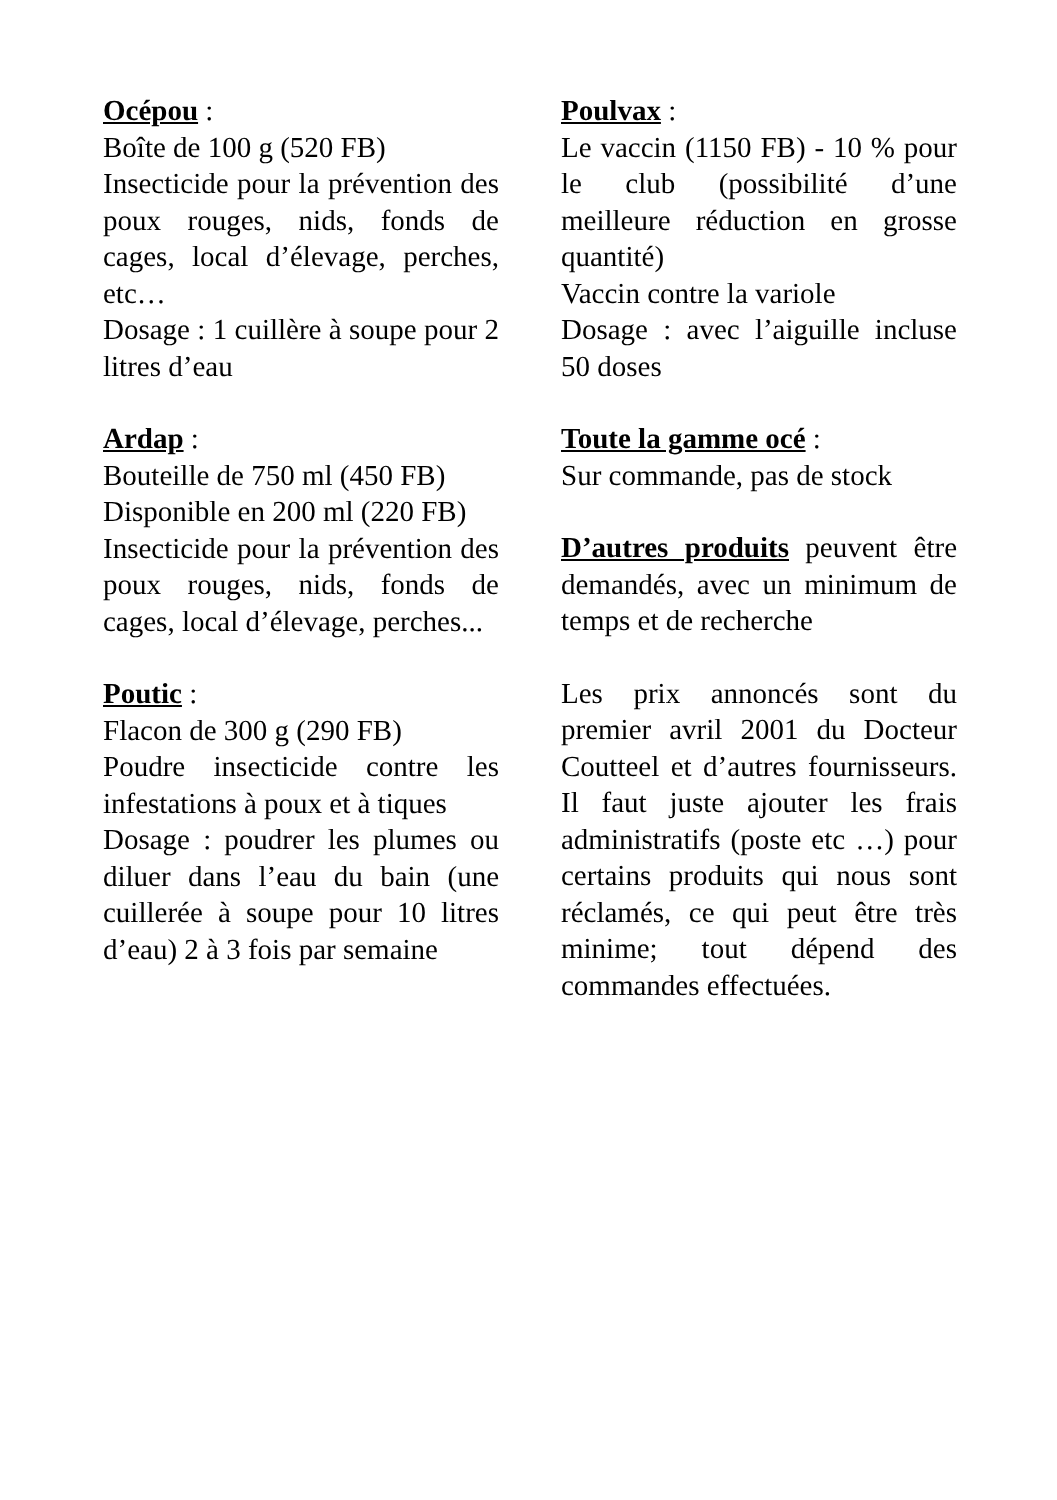Océpou :
Boîte de 100 g (520 FB)
Insecticide pour la prévention des poux rouges, nids, fonds de cages, local d’élevage, perches, etc…
Dosage : 1 cuillère à soupe pour 2 litres d’eau
Ardap :
Bouteille de 750 ml (450 FB)
Disponible en 200 ml (220 FB)
Insecticide pour la prévention des poux rouges, nids, fonds de cages, local d’élevage, perches...
Poutic :
Flacon de 300 g (290 FB)
Poudre insecticide contre les infestations à poux et à tiques
Dosage : poudrer les plumes ou diluer dans l’eau du bain (une cuillerée à soupe pour 10 litres d’eau) 2 à 3 fois par semaine
Poulvax :
Le vaccin (1150 FB) - 10 % pour le club (possibilité d’une meilleure réduction en grosse quantité)
Vaccin contre la variole
Dosage : avec l’aiguille incluse 50 doses
Toute la gamme océ :
Sur commande, pas de stock
D’autres produits peuvent être demandés, avec un minimum de temps et de recherche
Les prix annoncés sont du premier avril 2001 du Docteur Coutteel et d’autres fournisseurs. Il faut juste ajouter les frais administratifs (poste etc …) pour certains produits qui nous sont réclamés, ce qui peut être très minime; tout dépend des commandes effectuées.